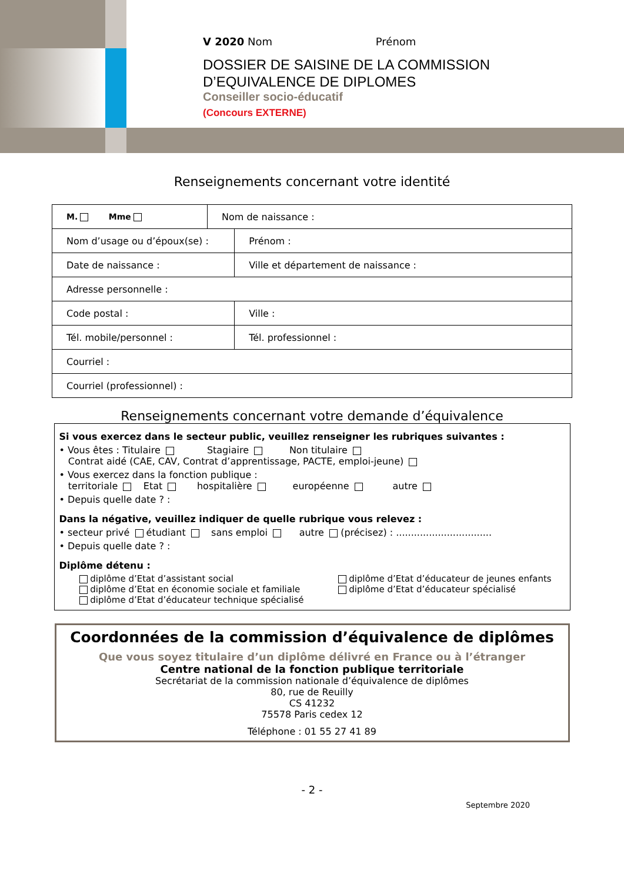V 2020 Nom Prénom
DOSSIER DE SAISINE DE LA COMMISSION
D’EQUIVALENCE DE DIPLOMES
Conseiller socio-éducatif
(Concours EXTERNE)
Renseignements concernant votre identité
| M. Mme | Nom de naissance : | |
| Nom d’usage ou d’époux(se) : | | Prénom : |
| Date de naissance : | | Ville et département de naissance : |
| Adresse personnelle : | | |
| Code postal : | | Ville : |
| Tél. mobile/personnel : | | Tél. professionnel : |
| Courriel : | | |
| Courriel (professionnel) : | | |
Renseignements concernant votre demande d’équivalence
Si vous exercez dans le secteur public, veuillez renseigner les rubriques suivantes :
• Vous êtes : Titulaire Stagiaire Non titulaire
Contrat aidé (CAE, CAV, Contrat d’apprentissage, PACTE, emploi-jeune)
• Vous exercez dans la fonction publique :
territoriale Etat hospitalière européenne autre
• Depuis quelle date ? :
Dans la négative, veuillez indiquer de quelle rubrique vous relevez :
• secteur privé étudiant sans emploi autre (précisez) : ................................
• Depuis quelle date ? :
Diplôme détenu :
diplôme d’Etat d’assistant social
diplôme d’Etat en économie sociale et familiale
diplôme d’Etat d’éducateur technique spécialisé
diplôme d’Etat d’éducateur de jeunes enfants
diplôme d’Etat d’éducateur spécialisé
Coordonnées de la commission d’équivalence de diplômes
Que vous soyez titulaire d’un diplôme délivré en France ou à l’étranger
Centre national de la fonction publique territoriale
Secrétariat de la commission nationale d’équivalence de diplômes
80, rue de Reuilly
CS 41232
75578 Paris cedex 12
Téléphone : 01 55 27 41 89
- 2 -
Septembre 2020